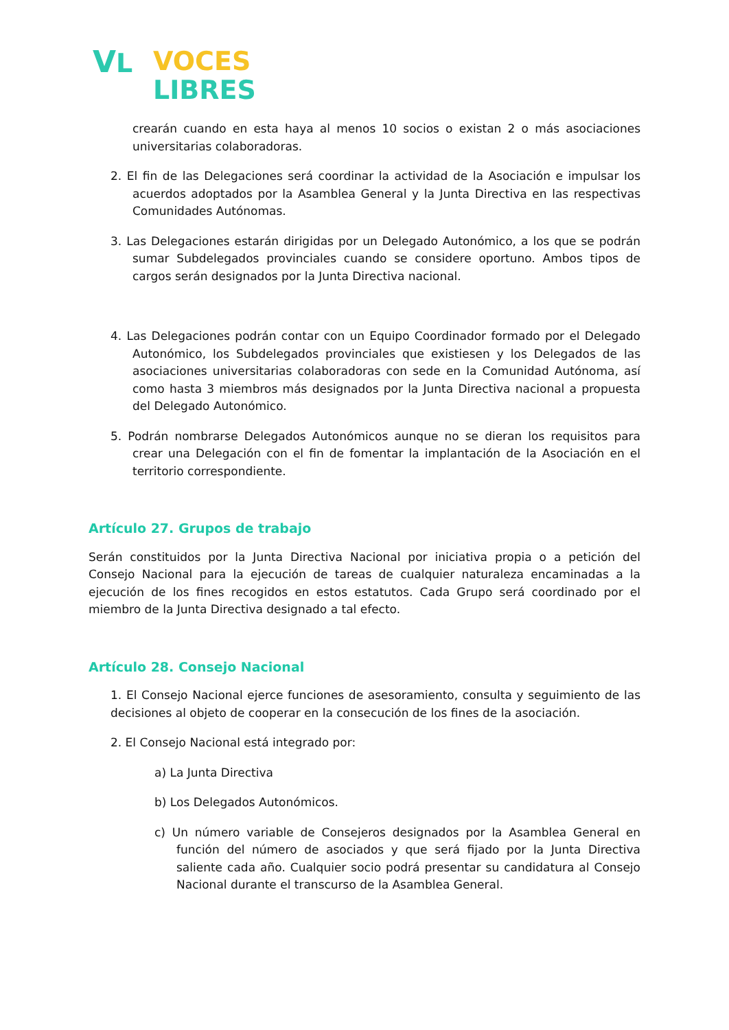VL
VOCES
LIBRES
crearán cuando en esta haya al menos 10 socios o existan 2 o más asociaciones universitarias colaboradoras.
2. El fin de las Delegaciones será coordinar la actividad de la Asociación e impulsar los acuerdos adoptados por la Asamblea General y la Junta Directiva en las respectivas Comunidades Autónomas.
3. Las Delegaciones estarán dirigidas por un Delegado Autonómico, a los que se podrán sumar Subdelegados provinciales cuando se considere oportuno. Ambos tipos de cargos serán designados por la Junta Directiva nacional.
4. Las Delegaciones podrán contar con un Equipo Coordinador formado por el Delegado Autonómico, los Subdelegados provinciales que existiesen y los Delegados de las asociaciones universitarias colaboradoras con sede en la Comunidad Autónoma, así como hasta 3 miembros más designados por la Junta Directiva nacional a propuesta del Delegado Autonómico.
5. Podrán nombrarse Delegados Autonómicos aunque no se dieran los requisitos para crear una Delegación con el fin de fomentar la implantación de la Asociación en el territorio correspondiente.
Artículo 27. Grupos de trabajo
Serán constituidos por la Junta Directiva Nacional por iniciativa propia o a petición del Consejo Nacional para la ejecución de tareas de cualquier naturaleza encaminadas a la ejecución de los fines recogidos en estos estatutos. Cada Grupo será coordinado por el miembro de la Junta Directiva designado a tal efecto.
Artículo 28. Consejo Nacional
1. El Consejo Nacional ejerce funciones de asesoramiento, consulta y seguimiento de las decisiones al objeto de cooperar en la consecución de los fines de la asociación.
2. El Consejo Nacional está integrado por:
a) La Junta Directiva
b) Los Delegados Autonómicos.
c) Un número variable de Consejeros designados por la Asamblea General en función del número de asociados y que será fijado por la Junta Directiva saliente cada año. Cualquier socio podrá presentar su candidatura al Consejo Nacional durante el transcurso de la Asamblea General.